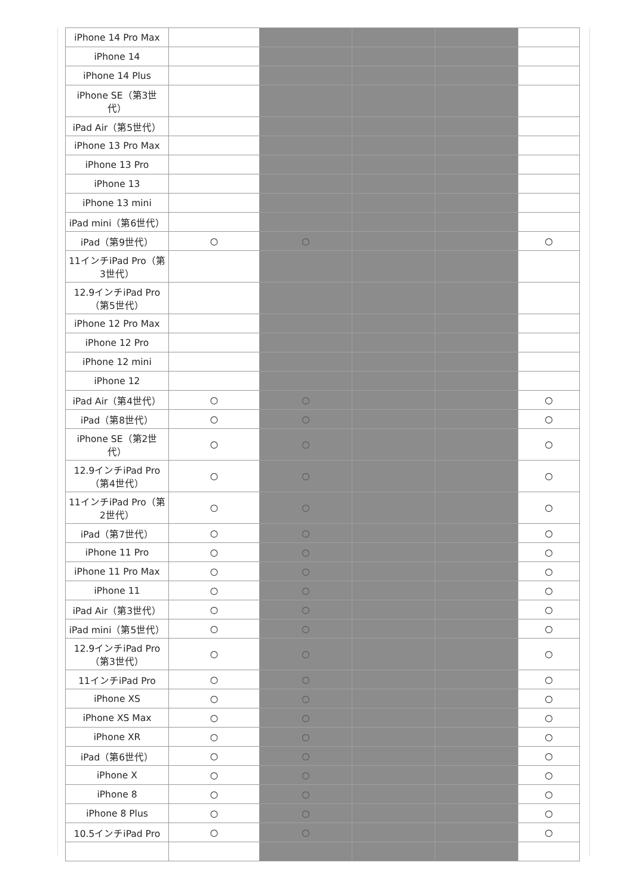| iPhone 14 Pro Max | | | | | |
| iPhone 14 | | | | | |
| iPhone 14 Plus | | | | | |
| iPhone SE（第3世代） | | | | | |
| iPad Air（第5世代） | | | | | |
| iPhone 13 Pro Max | | | | | |
| iPhone 13 Pro | | | | | |
| iPhone 13 | | | | | |
| iPhone 13 mini | | | | | |
| iPad mini（第6世代） | | | | | |
| iPad（第9世代） | ○ | ○ | | | ○ |
| 11インチiPad Pro（第3世代） | | | | | |
| 12.9インチiPad Pro（第5世代） | | | | | |
| iPhone 12 Pro Max | | | | | |
| iPhone 12 Pro | | | | | |
| iPhone 12 mini | | | | | |
| iPhone 12 | | | | | |
| iPad Air（第4世代） | ○ | ○ | | | ○ |
| iPad（第8世代） | ○ | ○ | | | ○ |
| iPhone SE（第2世代） | ○ | ○ | | | ○ |
| 12.9インチiPad Pro（第4世代） | ○ | ○ | | | ○ |
| 11インチiPad Pro（第2世代） | ○ | ○ | | | ○ |
| iPad（第7世代） | ○ | ○ | | | ○ |
| iPhone 11 Pro | ○ | ○ | | | ○ |
| iPhone 11 Pro Max | ○ | ○ | | | ○ |
| iPhone 11 | ○ | ○ | | | ○ |
| iPad Air（第3世代） | ○ | ○ | | | ○ |
| iPad mini（第5世代） | ○ | ○ | | | ○ |
| 12.9インチiPad Pro（第3世代） | ○ | ○ | | | ○ |
| 11インチiPad Pro | ○ | ○ | | | ○ |
| iPhone XS | ○ | ○ | | | ○ |
| iPhone XS Max | ○ | ○ | | | ○ |
| iPhone XR | ○ | ○ | | | ○ |
| iPad（第6世代） | ○ | ○ | | | ○ |
| iPhone X | ○ | ○ | | | ○ |
| iPhone 8 | ○ | ○ | | | ○ |
| iPhone 8 Plus | ○ | ○ | | | ○ |
| 10.5インチiPad Pro | ○ | ○ | | | ○ |